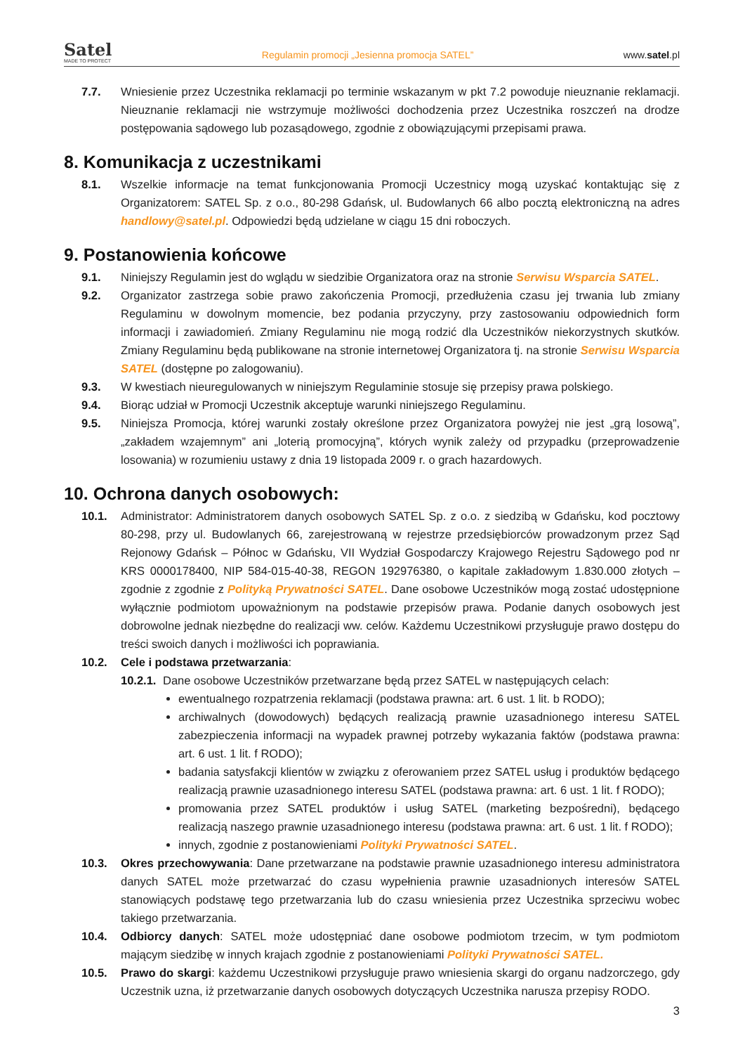Satel
MADE TO PROTECT
Regulamin promocji „Jesienna promocja SATEL”
www.satel.pl
7.7. Wniesienie przez Uczestnika reklamacji po terminie wskazanym w pkt 7.2 powoduje nieuznanie reklamacji. Nieuznanie reklamacji nie wstrzymuje możliwości dochodzenia przez Uczestnika roszczeń na drodze postępowania sądowego lub pozasądowego, zgodnie z obowiązującymi przepisami prawa.
8. Komunikacja z uczestnikami
8.1. Wszelkie informacje na temat funkcjonowania Promocji Uczestnicy mogą uzyskać kontaktując się z Organizatorem: SATEL Sp. z o.o., 80-298 Gdańsk, ul. Budowlanych 66 albo pocztą elektroniczną na adres handlowy@satel.pl. Odpowiedzi będą udzielane w ciągu 15 dni roboczych.
9. Postanowienia końcowe
9.1. Niniejszy Regulamin jest do wglądu w siedzibie Organizatora oraz na stronie Serwisu Wsparcia SATEL.
9.2. Organizator zastrzega sobie prawo zakończenia Promocji, przedłużenia czasu jej trwania lub zmiany Regulaminu w dowolnym momencie, bez podania przyczyny, przy zastosowaniu odpowiednich form informacji i zawiadomień. Zmiany Regulaminu nie mogą rodzić dla Uczestników niekorzystnych skutków. Zmiany Regulaminu będą publikowane na stronie internetowej Organizatora tj. na stronie Serwisu Wsparcia SATEL (dostępne po zalogowaniu).
9.3. W kwestiach nieuregulowanych w niniejszym Regulaminie stosuje się przepisy prawa polskiego.
9.4. Biorąc udział w Promocji Uczestnik akceptuje warunki niniejszego Regulaminu.
9.5. Niniejsza Promocja, której warunki zostały określone przez Organizatora powyżej nie jest „grą losową”, „zakładem wzajemnym” ani „loterią promocyjną”, których wynik zależy od przypadku (przeprowadzenie losowania) w rozumieniu ustawy z dnia 19 listopada 2009 r. o grach hazardowych.
10. Ochrona danych osobowych:
10.1. Administrator: Administratorem danych osobowych SATEL Sp. z o.o. z siedzibą w Gdańsku, kod pocztowy 80-298, przy ul. Budowlanych 66, zarejestrowaną w rejestrze przedsiębiorców prowadzonym przez Sąd Rejonowy Gdańsk – Północ w Gdańsku, VII Wydział Gospodarczy Krajowego Rejestru Sądowego pod nr KRS 0000178400, NIP 584-015-40-38, REGON 192976380, o kapitale zakładowym 1.830.000 złotych – zgodnie z zgodnie z Polityką Prywatności SATEL. Dane osobowe Uczestników mogą zostać udostępnione wyłącznie podmiotom upoważnionym na podstawie przepisów prawa. Podanie danych osobowych jest dobrowolne jednak niezbędne do realizacji ww. celów. Każdemu Uczestnikowi przysługuje prawo dostępu do treści swoich danych i możliwości ich poprawiania.
10.2. Cele i podstawa przetwarzania:
10.2.1.
Dane osobowe Uczestników przetwarzane będą przez SATEL w następujących celach:
ewentualnego rozpatrzenia reklamacji (podstawa prawna: art. 6 ust. 1 lit. b RODO);
archiwalnych (dowodowych) będących realizacją prawnie uzasadnionego interesu SATEL zabezpieczenia informacji na wypadek prawnej potrzeby wykazania faktów (podstawa prawna: art. 6 ust. 1 lit. f RODO);
badania satysfakcji klientów w związku z oferowaniem przez SATEL usług i produktów będącego realizacją prawnie uzasadnionego interesu SATEL (podstawa prawna: art. 6 ust. 1 lit. f RODO);
promowania przez SATEL produktów i usług SATEL (marketing bezpośredni), będącego realizacją naszego prawnie uzasadnionego interesu (podstawa prawna: art. 6 ust. 1 lit. f RODO);
innych, zgodnie z postanowieniami Polityki Prywatności SATEL.
10.3. Okres przechowywania: Dane przetwarzane na podstawie prawnie uzasadnionego interesu administratora danych SATEL może przetwarzać do czasu wypełnienia prawnie uzasadnionych interesów SATEL stanowiących podstawę tego przetwarzania lub do czasu wniesienia przez Uczestnika sprzeciwu wobec takiego przetwarzania.
10.4. Odbiorcy danych: SATEL może udostępniać dane osobowe podmiotom trzecim, w tym podmiotom mającym siedzibę w innych krajach zgodnie z postanowieniami Polityki Prywatności SATEL.
10.5. Prawo do skargi: każdemu Uczestnikowi przysługuje prawo wniesienia skargi do organu nadzorczego, gdy Uczestnik uzna, iż przetwarzanie danych osobowych dotyczących Uczestnika narusza przepisy RODO.
3